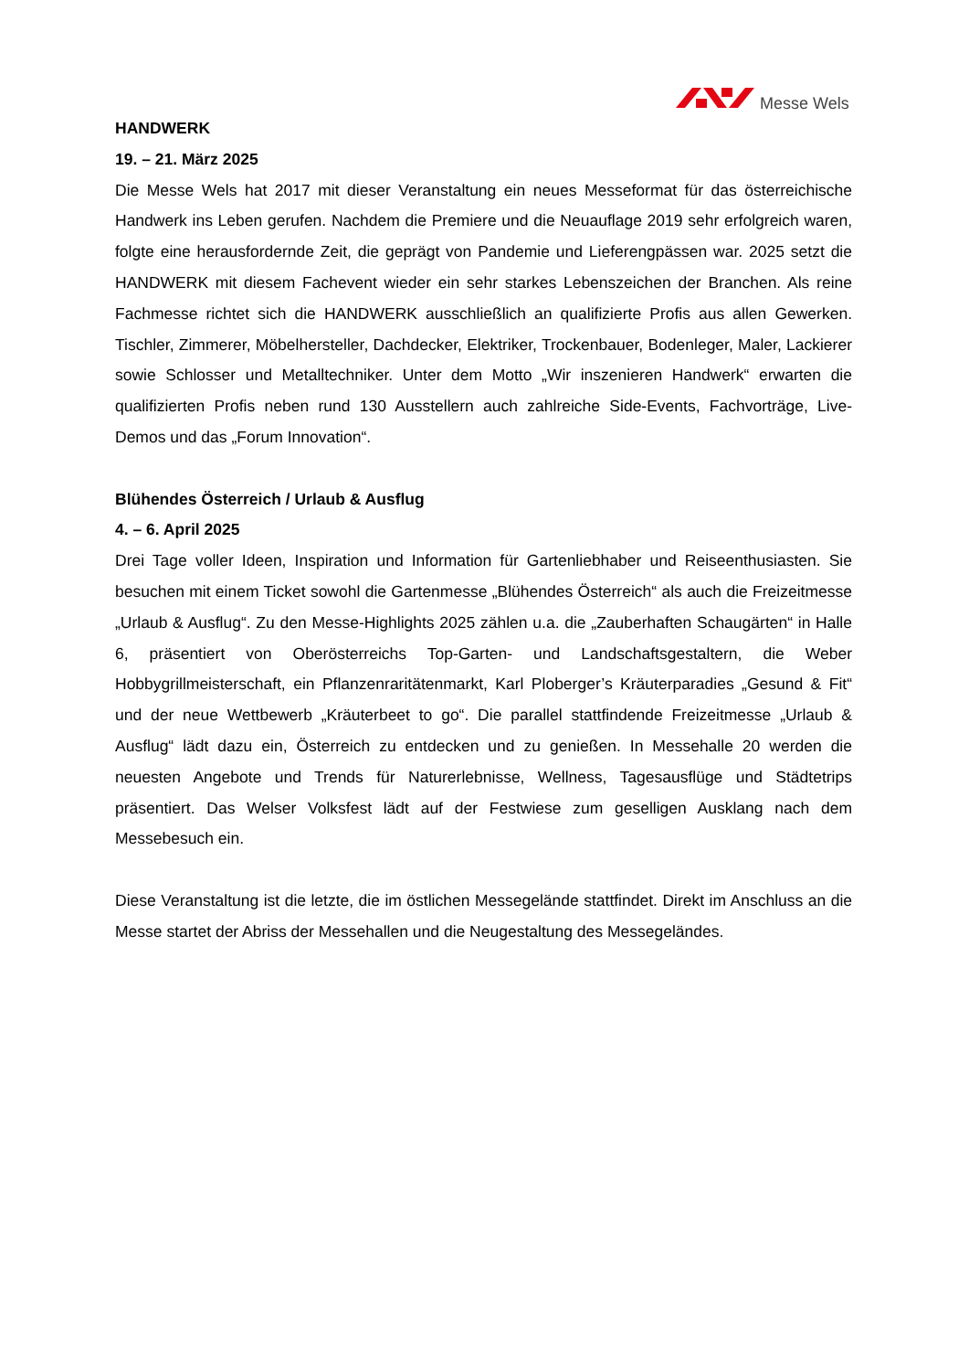Messe Wels
HANDWERK
19. – 21. März 2025
Die Messe Wels hat 2017 mit dieser Veranstaltung ein neues Messeformat für das österreichische Handwerk ins Leben gerufen. Nachdem die Premiere und die Neuauflage 2019 sehr erfolgreich waren, folgte eine herausfordernde Zeit, die geprägt von Pandemie und Lieferengpässen war. 2025 setzt die HANDWERK mit diesem Fachevent wieder ein sehr starkes Lebenszeichen der Branchen. Als reine Fachmesse richtet sich die HANDWERK ausschließlich an qualifizierte Profis aus allen Gewerken. Tischler, Zimmerer, Möbelhersteller, Dachdecker, Elektriker, Trockenbauer, Bodenleger, Maler, Lackierer sowie Schlosser und Metalltechniker. Unter dem Motto „Wir inszenieren Handwerk“ erwarten die qualifizierten Profis neben rund 130 Ausstellern auch zahlreiche Side-Events, Fachvorträge, Live-Demos und das „Forum Innovation“.
Blühendes Österreich / Urlaub & Ausflug
4. – 6. April 2025
Drei Tage voller Ideen, Inspiration und Information für Gartenliebhaber und Reiseenthusiasten. Sie besuchen mit einem Ticket sowohl die Gartenmesse „Blühendes Österreich“ als auch die Freizeitmesse „Urlaub & Ausflug“. Zu den Messe-Highlights 2025 zählen u.a. die „Zauberhaften Schaugärten“ in Halle 6, präsentiert von Oberösterreichs Top-Garten- und Landschaftsgestaltern, die Weber Hobbygrillmeisterschaft, ein Pflanzenraritätenmarkt, Karl Ploberger’s Kräuterparadies „Gesund & Fit“ und der neue Wettbewerb „Kräuterbeet to go“. Die parallel stattfindende Freizeitmesse „Urlaub & Ausflug“ lädt dazu ein, Österreich zu entdecken und zu genießen. In Messehalle 20 werden die neuesten Angebote und Trends für Naturerlebnisse, Wellness, Tagesausflüge und Städtetrips präsentiert. Das Welser Volksfest lädt auf der Festwiese zum geselligen Ausklang nach dem Messebesuch ein.
Diese Veranstaltung ist die letzte, die im östlichen Messegelände stattfindet. Direkt im Anschluss an die Messe startet der Abriss der Messehallen und die Neugestaltung des Messegeländes.